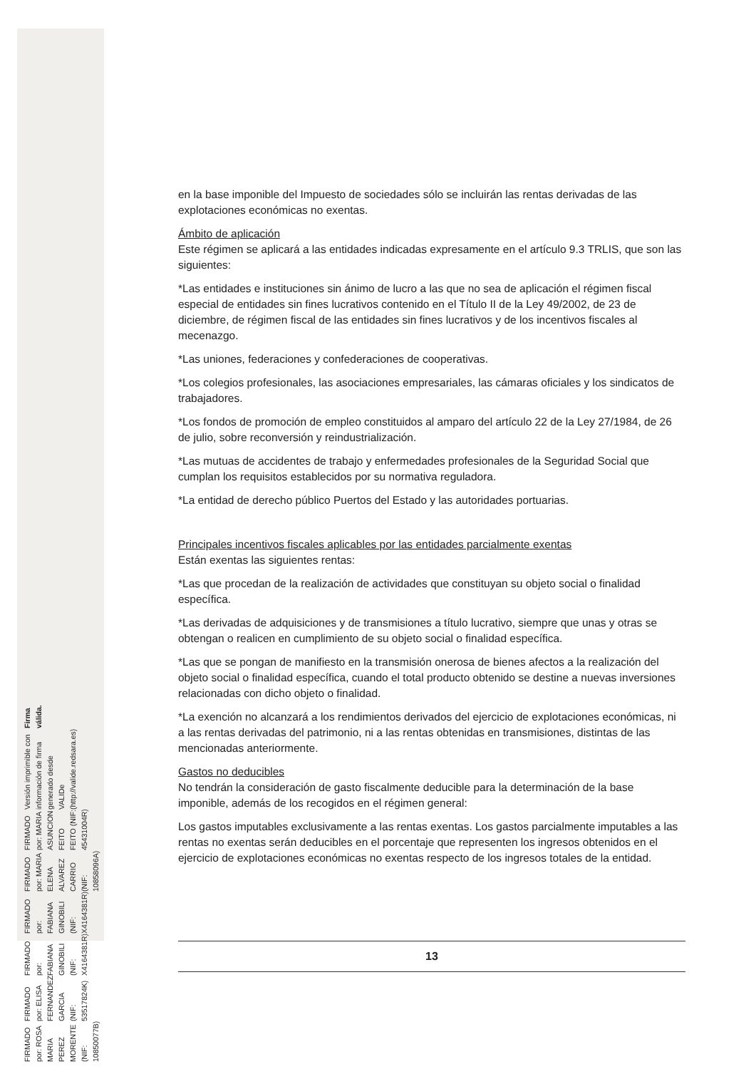en la base imponible del Impuesto de sociedades sólo se incluirán las rentas derivadas de las explotaciones económicas no exentas.
Ámbito de aplicación
Este régimen se aplicará a las entidades indicadas expresamente en el artículo 9.3 TRLIS, que son las siguientes:
*Las entidades e instituciones sin ánimo de lucro a las que no sea de aplicación el régimen fiscal especial de entidades sin fines lucrativos contenido en el Título II de la Ley 49/2002, de 23 de diciembre, de régimen fiscal de las entidades sin fines lucrativos y de los incentivos fiscales al mecenazgo.
*Las uniones, federaciones y confederaciones de cooperativas.
*Los colegios profesionales, las asociaciones empresariales, las cámaras oficiales y los sindicatos de trabajadores.
*Los fondos de promoción de empleo constituidos al amparo del artículo 22 de la Ley 27/1984, de 26 de julio, sobre reconversión y reindustrialización.
*Las mutuas de accidentes de trabajo y enfermedades profesionales de la Seguridad Social que cumplan los requisitos establecidos por su normativa reguladora.
*La entidad de derecho público Puertos del Estado y las autoridades portuarias.
Principales incentivos fiscales aplicables por las entidades parcialmente exentas
Están exentas las siguientes rentas:
*Las que procedan de la realización de actividades que constituyan su objeto social o finalidad específica.
*Las derivadas de adquisiciones y de transmisiones a título lucrativo, siempre que unas y otras se obtengan o realicen en cumplimiento de su objeto social o finalidad específica.
*Las que se pongan de manifiesto en la transmisión onerosa de bienes afectos a la realización del objeto social o finalidad específica, cuando el total producto obtenido se destine a nuevas inversiones relacionadas con dicho objeto o finalidad.
*La exención no alcanzará a los rendimientos derivados del ejercicio de explotaciones económicas, ni a las rentas derivadas del patrimonio, ni a las rentas obtenidas en transmisiones, distintas de las mencionadas anteriormente.
Gastos no deducibles
No tendrán la consideración de gasto fiscalmente deducible para la determinación de la base imponible, además de los recogidos en el régimen general:
Los gastos imputables exclusivamente a las rentas exentas. Los gastos parcialmente imputables a las rentas no exentas serán deducibles en el porcentaje que representen los ingresos obtenidos en el ejercicio de explotaciones económicas no exentas respecto de los ingresos totales de la entidad.
13
FIRMADO por: ROSA MARIA PEREZ MORENTE (NIF: 10850077B)
FIRMADO por: ELISA FERNANDEZ GARCIA (NIF: 53517824K)
FIRMADO por: FABIANA GINOBILI (NIF: X4164381R)
FIRMADO por: FABIANA GINOBILI (NIF: X4164381R)
FIRMADO por: MARIA ELENA ALVAREZ CARRIO (NIF: 10858096A)
FIRMADO por: MARIA ASUNCION FEITO FEITO (NIF: 45431004R)
Versión imprimible con información de firma generado desde VALIDe (http://valide.redsara.es)
Firma válida.